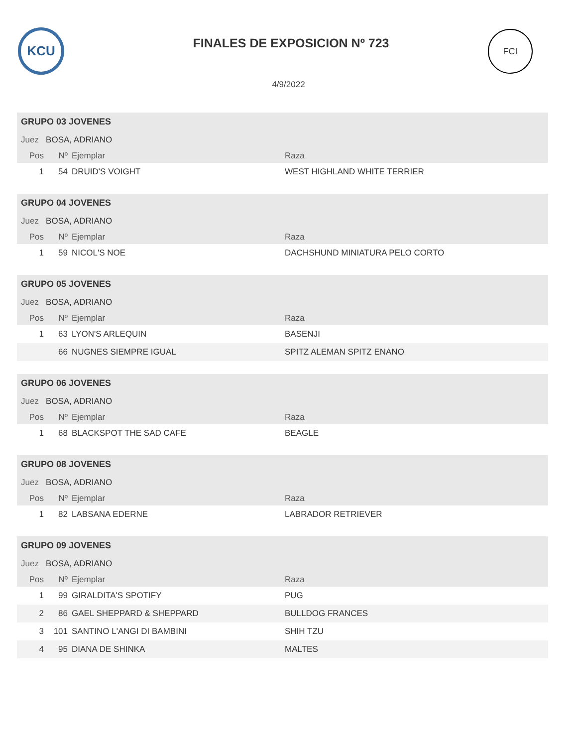KCU
FINALES DE EXPOSICION Nº 723
FCI
4/9/2022
| GRUPO 03 JOVENES | | | |
| Juez BOSA, ADRIANO | | | |
| Pos | Nº | Ejemplar | Raza |
| 1 | 54 | DRUID'S VOIGHT | WEST HIGHLAND WHITE TERRIER |
| GRUPO 04 JOVENES | | | |
| Juez BOSA, ADRIANO | | | |
| Pos | Nº | Ejemplar | Raza |
| 1 | 59 | NICOL'S NOE | DACHSHUND MINIATURA PELO CORTO |
| GRUPO 05 JOVENES | | | |
| Juez BOSA, ADRIANO | | | |
| Pos | Nº | Ejemplar | Raza |
| 1 | 63 | LYON'S ARLEQUIN | BASENJI |
| | 66 | NUGNES SIEMPRE IGUAL | SPITZ ALEMAN SPITZ ENANO |
| GRUPO 06 JOVENES | | | |
| Juez BOSA, ADRIANO | | | |
| Pos | Nº | Ejemplar | Raza |
| 1 | 68 | BLACKSPOT THE SAD CAFE | BEAGLE |
| GRUPO 08 JOVENES | | | |
| Juez BOSA, ADRIANO | | | |
| Pos | Nº | Ejemplar | Raza |
| 1 | 82 | LABSANA EDERNE | LABRADOR RETRIEVER |
| GRUPO 09 JOVENES | | | |
| Juez BOSA, ADRIANO | | | |
| Pos | Nº | Ejemplar | Raza |
| 1 | 99 | GIRALDITA'S SPOTIFY | PUG |
| 2 | 86 | GAEL SHEPPARD & SHEPPARD | BULLDOG FRANCES |
| 3 | 101 | SANTINO L'ANGI DI BAMBINI | SHIH TZU |
| 4 | 95 | DIANA DE SHINKA | MALTES |